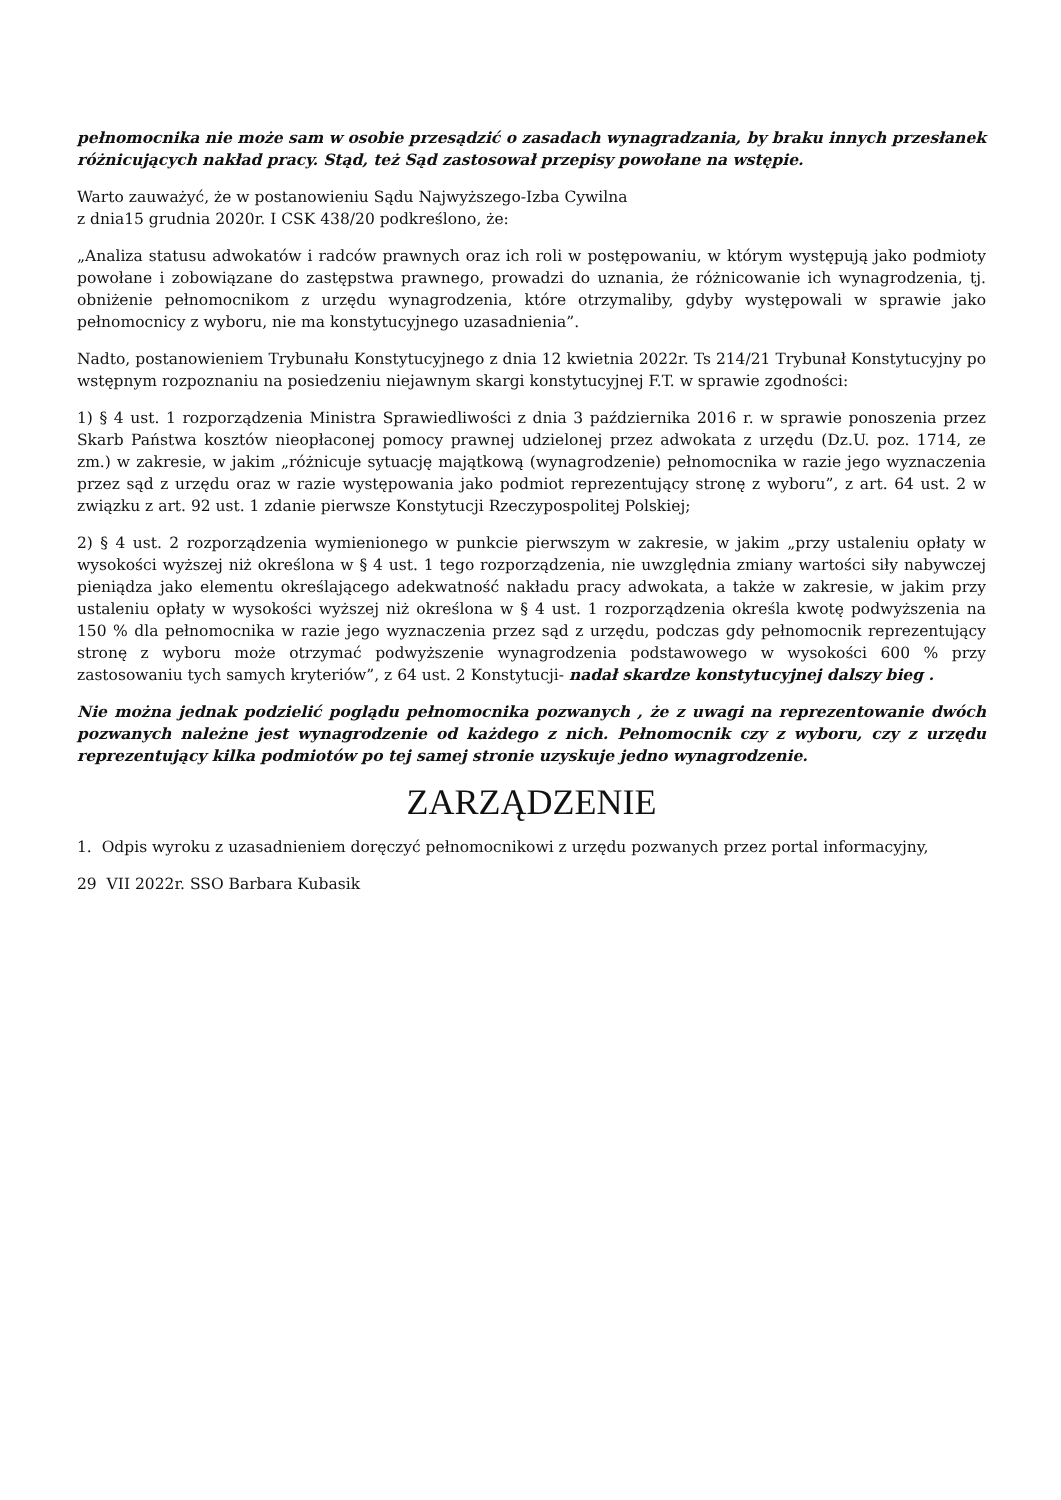pełnomocnika nie może sam w osobie przesądzić o zasadach wynagradzania, by braku innych przesłanek różnicujących nakład pracy. Stąd, też Sąd zastosował przepisy powołane na wstępie.
Warto zauważyć, że w postanowieniu Sądu Najwyższego-Izba Cywilna
z dnia15 grudnia 2020r. I CSK 438/20 podkreślono, że:
„Analiza statusu adwokatów i radców prawnych oraz ich roli w postępowaniu, w którym występują jako podmioty powołane i zobowiązane do zastępstwa prawnego, prowadzi do uznania, że różnicowanie ich wynagrodzenia, tj. obniżenie pełnomocnikom z urzędu wynagrodzenia, które otrzymaliby, gdyby występowali w sprawie jako pełnomocnicy z wyboru, nie ma konstytucyjnego uzasadnienia”.
Nadto, postanowieniem Trybunału Konstytucyjnego z dnia 12 kwietnia 2022r. Ts 214/21 Trybunał Konstytucyjny po wstępnym rozpoznaniu na posiedzeniu niejawnym skargi konstytucyjnej F.T. w sprawie zgodności:
1) § 4 ust. 1 rozporządzenia Ministra Sprawiedliwości z dnia 3 października 2016 r. w sprawie ponoszenia przez Skarb Państwa kosztów nieopłaconej pomocy prawnej udzielonej przez adwokata z urzędu (Dz.U. poz. 1714, ze zm.) w zakresie, w jakim „różnicuje sytuację majątkową (wynagrodzenie) pełnomocnika w razie jego wyznaczenia przez sąd z urzędu oraz w razie występowania jako podmiot reprezentujący stronę z wyboru”, z art. 64 ust. 2 w związku z art. 92 ust. 1 zdanie pierwsze Konstytucji Rzeczypospolitej Polskiej;
2) § 4 ust. 2 rozporządzenia wymienionego w punkcie pierwszym w zakresie, w jakim „przy ustaleniu opłaty w wysokości wyższej niż określona w § 4 ust. 1 tego rozporządzenia, nie uwzględnia zmiany wartości siły nabywczej pieniądza jako elementu określającego adekwatność nakładu pracy adwokata, a także w zakresie, w jakim przy ustaleniu opłaty w wysokości wyższej niż określona w § 4 ust. 1 rozporządzenia określa kwotę podwyższenia na 150 % dla pełnomocnika w razie jego wyznaczenia przez sąd z urzędu, podczas gdy pełnomocnik reprezentujący stronę z wyboru może otrzymać podwyższenie wynagrodzenia podstawowego w wysokości 600 % przy zastosowaniu tych samych kryteriów”, z 64 ust. 2 Konstytucji- nadał skardze konstytucyjnej dalszy bieg .
Nie można jednak podzielić poglądu pełnomocnika pozwanych , że z uwagi na reprezentowanie dwóch pozwanych należne jest wynagrodzenie od każdego z nich. Pełnomocnik czy z wyboru, czy z urzędu reprezentujący kilka podmiotów po tej samej stronie uzyskuje jedno wynagrodzenie.
ZARZĄDZENIE
1. Odpis wyroku z uzasadnieniem doręczyć pełnomocnikowi z urzędu pozwanych przez portal informacyjny,
29 VII 2022r. SSO Barbara Kubasik